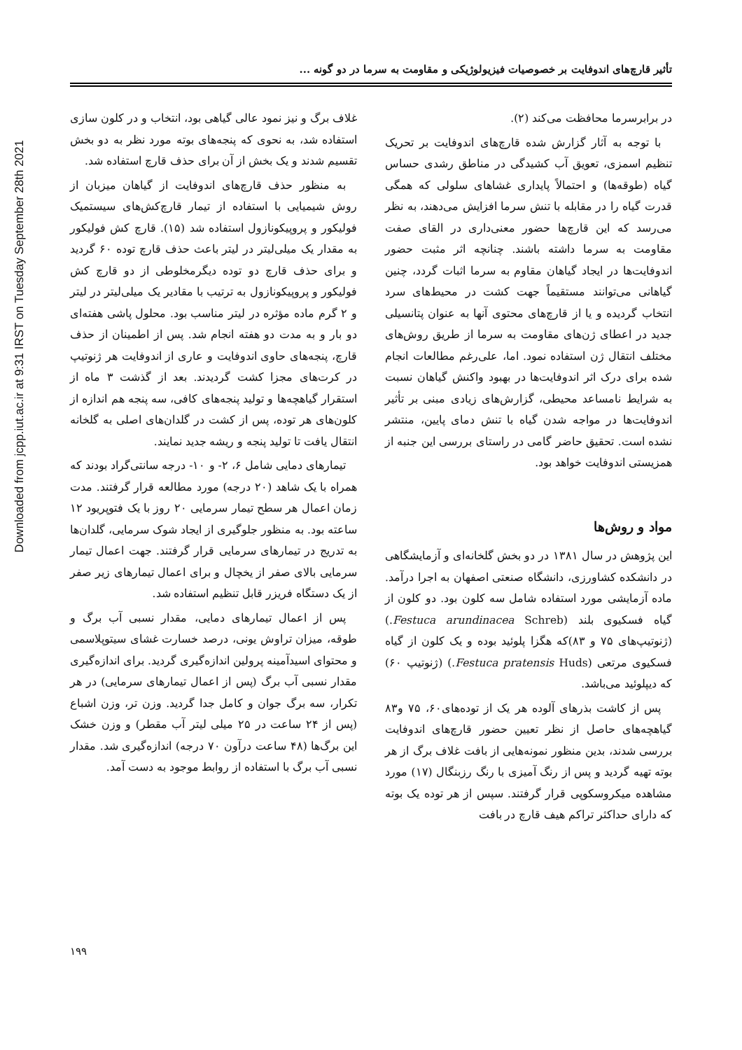Downloaded from jcpp.iut.ac.ir at 9:31 IRST on Tuesday September 28th 2021
تأثیر قارچ‌های اندوفایت بر خصوصیات فیزیولوژیکی و مقاومت به سرما در دو گونه ...
در برابرسرما محافظت می‌کند (۲).
با توجه به آثار گزارش شده قارچ‌های اندوفایت بر تحریک تنظیم اسمزی، تعویق آب کشیدگی در مناطق رشدی حساس گیاه (طوقه‌ها) و احتمالاً پایداری غشاهای سلولی که همگی قدرت گیاه را در مقابله با تنش سرما افزایش می‌دهند، به نظر می‌رسد که این قارچ‌ها حضور معنی‌داری در القای صفت مقاومت به سرما داشته باشند. چنانچه اثر مثبت حضور اندوفایت‌ها در ایجاد گیاهان مقاوم به سرما اثبات گردد، چنین گیاهانی می‌توانند مستقیماً جهت کشت در محیط‌های سرد انتخاب گردیده و یا از قارچ‌های محتوی آنها به عنوان پتانسیلی جدید در اعطای ژن‌های مقاومت به سرما از طریق روش‌های مختلف انتقال ژن استفاده نمود. اما، علی‌رغم مطالعات انجام شده برای درک اثر اندوفایت‌ها در بهبود واکنش گیاهان نسبت به شرایط نامساعد محیطی، گزارش‌های زیادی مبنی بر تأثیر اندوفایت‌ها در مواجه شدن گیاه با تنش دمای پایین، منتشر نشده است. تحقیق حاضر گامی در راستای بررسی این جنبه از همزیستی اندوفایت خواهد بود.
مواد و روش‌ها
این پژوهش در سال ۱۳۸۱ در دو بخش گلخانه‌ای و آزمایشگاهی در دانشکده کشاورزی، دانشگاه صنعتی اصفهان به اجرا درآمد. ماده آزمایشی مورد استفاده شامل سه کلون بود. دو کلون از گیاه فسکیوی بلند (Festuca arundinacea Schreb.) (ژنوتیپ‌های ۷۵ و ۸۳)که هگزا پلوئید بوده و یک کلون از گیاه فسکیوی مرتعی (Festuca pratensis Huds.) (ژنوتیپ ۶۰) که دیپلوئید می‌باشد.
پس از کاشت بذرهای آلوده هر یک از توده‌های۶۰، ۷۵ و۸۳ گیاهچه‌های حاصل از نظر تعیین حضور قارچ‌های اندوفایت بررسی شدند، بدین منظور نمونه‌هایی از بافت غلاف برگ از هر بوته تهیه گردید و پس از رنگ آمیزی با رنگ رزبنگال (۱۷) مورد مشاهده میکروسکوپی قرار گرفتند. سپس از هر توده یک بوته که دارای حداکثر تراکم هیف قارچ در بافت
غلاف برگ و نیز نمود عالی گیاهی بود، انتخاب و در کلون سازی استفاده شد، به نحوی که پنجه‌های بوته مورد نظر به دو بخش تقسیم شدند و یک بخش از آن برای حذف قارچ استفاده شد.
به منظور حذف قارچ‌های اندوفایت از گیاهان میزبان از روش شیمیایی با استفاده از تیمار قارچ‌کش‌های سیستمیک فولیکور و پروپیکونازول استفاده شد (۱۵). قارچ کش فولیکور به مقدار یک میلی‌لیتر در لیتر باعث حذف قارچ توده ۶۰ گردید و برای حذف قارچ دو توده دیگرمخلوطی از دو قارچ کش فولیکور و پروپیکونازول به ترتیب با مقادیر یک میلی‌لیتر در لیتر و ۲ گرم ماده مؤثره در لیتر مناسب بود. محلول پاشی هفته‌ای دو بار و به مدت دو هفته انجام شد. پس از اطمینان از حذف قارچ، پنجه‌های حاوی اندوفایت و عاری از اندوفایت هر ژنوتیپ در کرت‌های مجزا کشت گردیدند. بعد از گذشت ۳ ماه از استقرار گیاهچه‌ها و تولید پنجه‌های کافی، سه پنجه هم اندازه از کلون‌های هر توده، پس از کشت در گلدان‌های اصلی به گلخانه انتقال یافت تا تولید پنجه و ریشه جدید نمایند.
تیمارهای دمایی شامل ۶، ۲- و ۱۰- درجه سانتی‌گراد بودند که همراه با یک شاهد (۲۰ درجه) مورد مطالعه قرار گرفتند. مدت زمان اعمال هر سطح تیمار سرمایی ۲۰ روز با یک فتوپریود ۱۲ ساعته بود. به منظور جلوگیری از ایجاد شوک سرمایی، گلدان‌ها به تدریج در تیمارهای سرمایی قرار گرفتند. جهت اعمال تیمار سرمایی بالای صفر از یخچال و برای اعمال تیمارهای زیر صفر از یک دستگاه فریزر قابل تنظیم استفاده شد.
پس از اعمال تیمارهای دمایی، مقدار نسبی آب برگ و طوقه، میزان تراوش یونی، درصد خسارت غشای سیتوپلاسمی و محتوای اسیدآمینه پرولین اندازه‌گیری گردید. برای اندازه‌گیری مقدار نسبی آب برگ (پس از اعمال تیمارهای سرمایی) در هر تکرار، سه برگ جوان و کامل جدا گردید. وزن تر، وزن اشباع (پس از ۲۴ ساعت در ۲۵ میلی لیتر آب مقطر) و وزن خشک این برگ‌ها (۴۸ ساعت درآون ۷۰ درجه) اندازه‌گیری شد. مقدار نسبی آب برگ با استفاده از روابط موجود به دست آمد.
۱۹۹